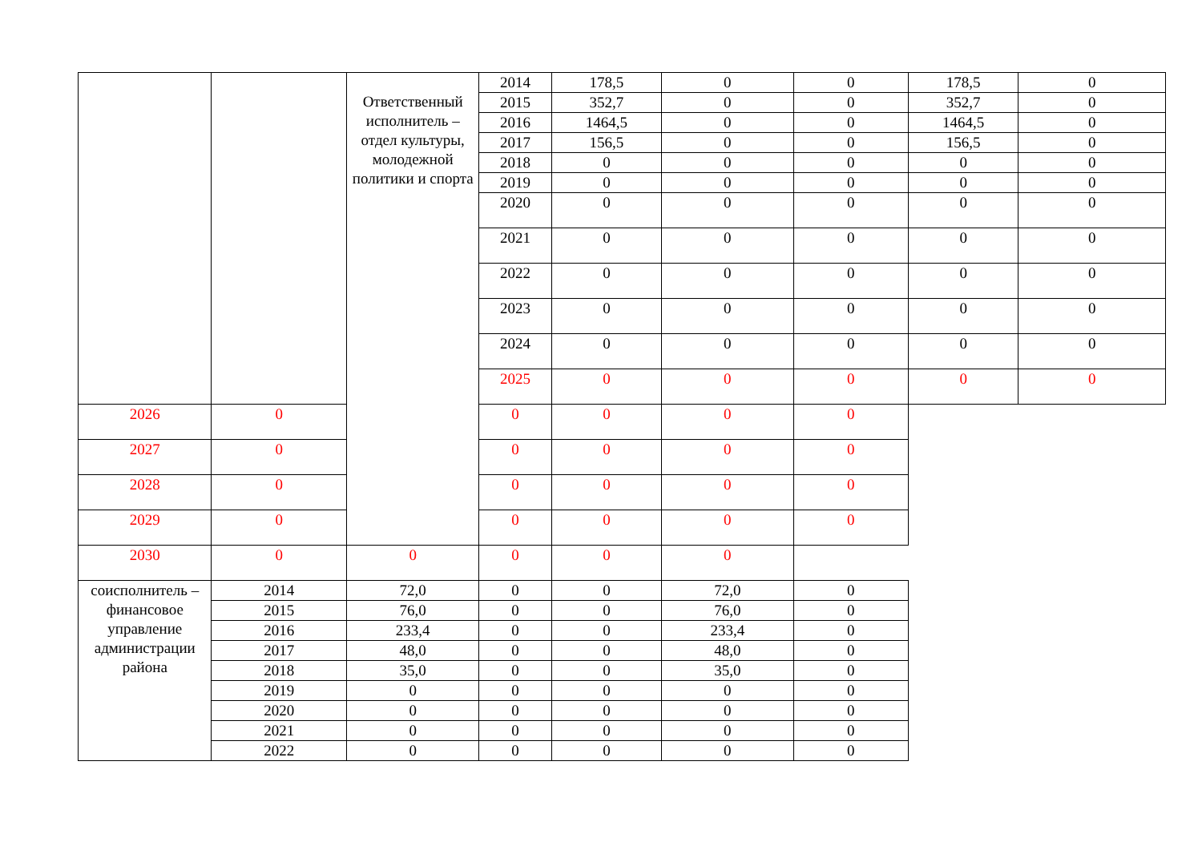| | | Ответственный исполнитель – отдел культуры, молодежной политики и спорта | 2014 | 178,5 | 0 | 0 | 178,5 | 0 | |
| | | | 2015 | 352,7 | 0 | 0 | 352,7 | 0 | |
| | | | 2016 | 1464,5 | 0 | 0 | 1464,5 | 0 | |
| | | | 2017 | 156,5 | 0 | 0 | 156,5 | 0 | |
| | | | 2018 | 0 | 0 | 0 | 0 | 0 | |
| | | | 2019 | 0 | 0 | 0 | 0 | 0 | |
| | | | 2020 | 0 | 0 | 0 | 0 | 0 | |
| | | | 2021 | 0 | 0 | 0 | 0 | 0 | |
| | | | 2022 | 0 | 0 | 0 | 0 | 0 | |
| | | | | 2023 | 0 | 0 | 0 | 0 | 0 |
| | | | 2024 | 0 | 0 | 0 | 0 | 0 | |
| | | | 2025 | 0 | 0 | 0 | 0 | 0 | |
| 2026 | 0 | | 0 | 0 | 0 | 0 | | | |
| 2027 | 0 | | 0 | 0 | 0 | 0 | | | |
| 2028 | 0 | | 0 | 0 | 0 | 0 | | | |
| 2029 | 0 | | 0 | 0 | 0 | 0 | | | |
| 2030 | 0 | 0 | 0 | 0 | 0 | | | | |
| соисполнитель – финансовое управление администрации района | 2014 | 72,0 | 0 | 0 | 72,0 | 0 | | | |
| | 2015 | 76,0 | 0 | 0 | 76,0 | 0 | | | |
| | 2016 | 233,4 | 0 | 0 | 233,4 | 0 | | | |
| | 2017 | 48,0 | 0 | 0 | 48,0 | 0 | | | |
| | 2018 | 35,0 | 0 | 0 | 35,0 | 0 | | | |
| | 2019 | 0 | 0 | 0 | 0 | 0 | | | |
| | 2020 | 0 | 0 | 0 | 0 | 0 | | | |
| | 2021 | 0 | 0 | 0 | 0 | 0 | | | |
| | 2022 | 0 | 0 | 0 | 0 | 0 | | | |